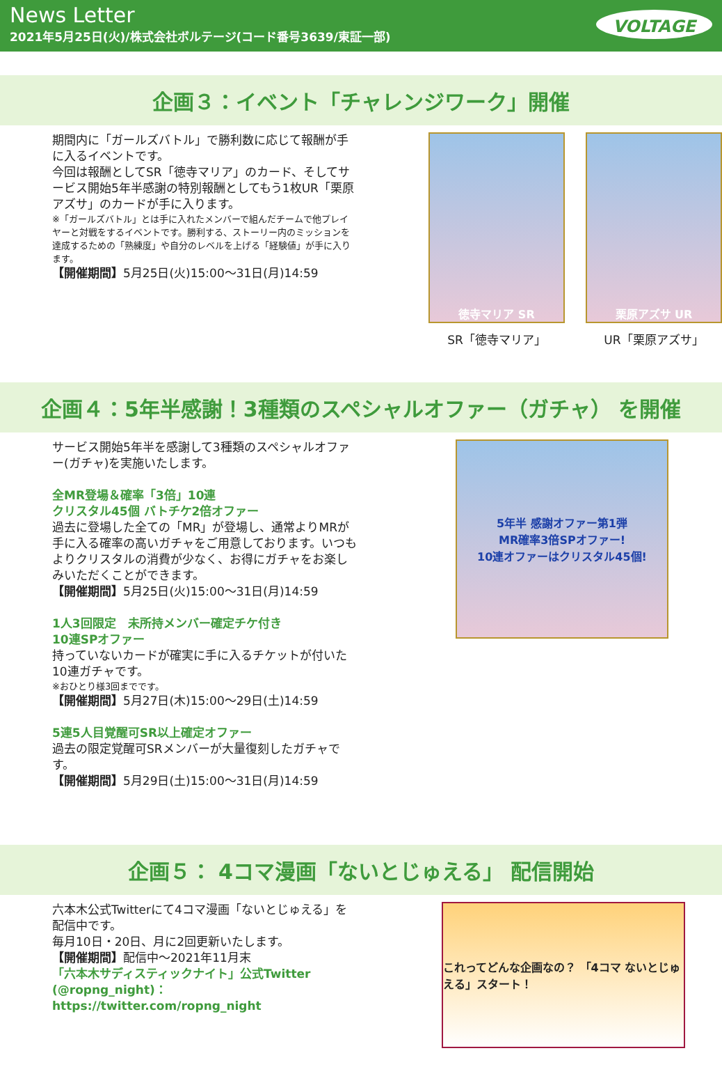News Letter
2021年5月25日(火)/株式会社ボルテージ(コード番号3639/東証一部)
VOLTAGE
企画３：イベント「チャレンジワーク」開催
期間内に「ガールズバトル」で勝利数に応じて報酬が手に入るイベントです。
今回は報酬としてSR「徳寺マリア」のカード、そしてサービス開始5年半感謝の特別報酬としてもう1枚UR「栗原アズサ」のカードが手に入ります。
※「ガールズバトル」とは手に入れたメンバーで組んだチームで他プレイヤーと対戦をするイベントです。勝利する、ストーリー内のミッションを達成するための「熟練度」や自分のレベルを上げる「経験値」が手に入ります。
【開催期間】5月25日(火)15:00～31日(月)14:59
徳寺マリア SR
SR「徳寺マリア」
栗原アズサ UR
UR「栗原アズサ」
企画４：5年半感謝！3種類のスペシャルオファー（ガチャ） を開催
サービス開始5年半を感謝して3種類のスペシャルオファー(ガチャ)を実施いたします。
全MR登場＆確率「3倍」10連
クリスタル45個 バトチケ2倍オファー
過去に登場した全ての「MR」が登場し、通常よりMRが手に入る確率の高いガチャをご用意しております。いつもよりクリスタルの消費が少なく、お得にガチャをお楽しみいただくことができます。
【開催期間】5月25日(火)15:00～31日(月)14:59
1人3回限定　未所持メンバー確定チケ付き
10連SPオファー
持っていないカードが確実に手に入るチケットが付いた10連ガチャです。
※おひとり様3回までです。
【開催期間】5月27日(木)15:00～29日(土)14:59
5連5人目覚醒可SR以上確定オファー
過去の限定覚醒可SRメンバーが大量復刻したガチャです。
【開催期間】5月29日(土)15:00～31日(月)14:59
5年半 感謝オファー第1弾
MR確率3倍SPオファー!
10連オファーはクリスタル45個!
企画５： 4コマ漫画「ないとじゅえる」 配信開始
六本木公式Twitterにて4コマ漫画「ないとじゅえる」を配信中です。
毎月10日・20日、月に2回更新いたします。
【開催期間】配信中～2021年11月末
「六本木サディスティックナイト」公式Twitter
(@ropng_night)：https://twitter.com/ropng_night
これってどんな企画なの？ 「4コマ ないとじゅえる」スタート！